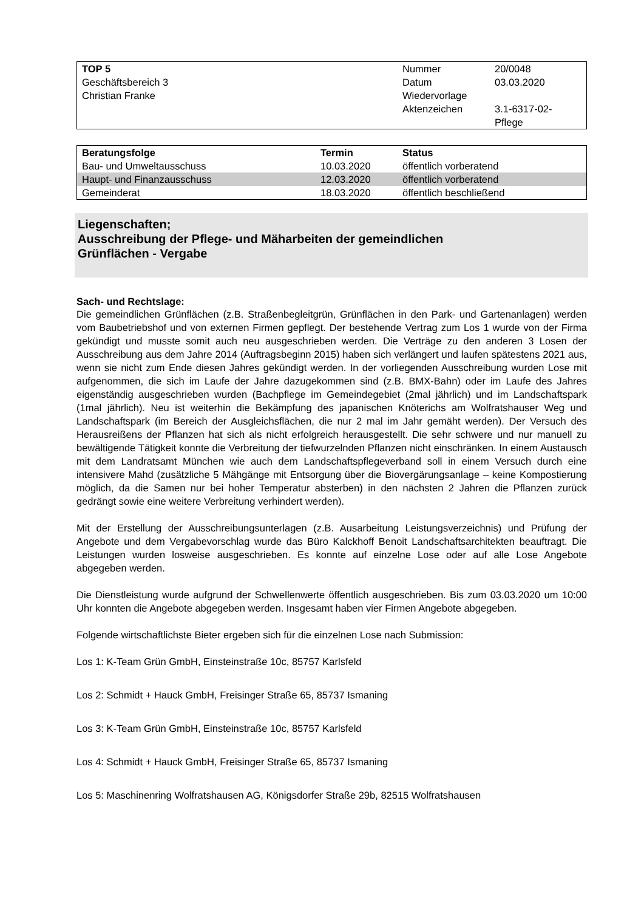| TOP 5 | Nummer | 20/0048 |
| Geschäftsbereich 3 | Datum | 03.03.2020 |
| Christian Franke | Wiedervorlage | |
| | Aktenzeichen | 3.1-6317-02- Pflege |
| Beratungsfolge | Termin | Status |
| --- | --- | --- |
| Bau- und Umweltausschuss | 10.03.2020 | öffentlich vorberatend |
| Haupt- und Finanzausschuss | 12.03.2020 | öffentlich vorberatend |
| Gemeinderat | 18.03.2020 | öffentlich beschließend |
Liegenschaften;
Ausschreibung der Pflege- und Mäharbeiten der gemeindlichen
Grünflächen - Vergabe
Sach- und Rechtslage:
Die gemeindlichen Grünflächen (z.B. Straßenbegleitgrün, Grünflächen in den Park- und Gartenanlagen) werden vom Baubetriebshof und von externen Firmen gepflegt. Der bestehende Vertrag zum Los 1 wurde von der Firma gekündigt und musste somit auch neu ausgeschrieben werden. Die Verträge zu den anderen 3 Losen der Ausschreibung aus dem Jahre 2014 (Auftragsbeginn 2015) haben sich verlängert und laufen spätestens 2021 aus, wenn sie nicht zum Ende diesen Jahres gekündigt werden. In der vorliegenden Ausschreibung wurden Lose mit aufgenommen, die sich im Laufe der Jahre dazugekommen sind (z.B. BMX-Bahn) oder im Laufe des Jahres eigenständig ausgeschrieben wurden (Bachpflege im Gemeindegebiet (2mal jährlich) und im Landschaftspark (1mal jährlich). Neu ist weiterhin die Bekämpfung des japanischen Knöterichs am Wolfratshauser Weg und Landschaftspark (im Bereich der Ausgleichsflächen, die nur 2 mal im Jahr gemäht werden). Der Versuch des Herausreißens der Pflanzen hat sich als nicht erfolgreich herausgestellt. Die sehr schwere und nur manuell zu bewältigende Tätigkeit konnte die Verbreitung der tiefwurzelnden Pflanzen nicht einschränken. In einem Austausch mit dem Landratsamt München wie auch dem Landschaftspflegeverband soll in einem Versuch durch eine intensivere Mahd (zusätzliche 5 Mähgänge mit Entsorgung über die Biovergärungsanlage – keine Kompostierung möglich, da die Samen nur bei hoher Temperatur absterben) in den nächsten 2 Jahren die Pflanzen zurück gedrängt sowie eine weitere Verbreitung verhindert werden).
Mit der Erstellung der Ausschreibungsunterlagen (z.B. Ausarbeitung Leistungsverzeichnis) und Prüfung der Angebote und dem Vergabevorschlag wurde das Büro Kalckhoff Benoit Landschaftsarchitekten beauftragt. Die Leistungen wurden losweise ausgeschrieben. Es konnte auf einzelne Lose oder auf alle Lose Angebote abgegeben werden.
Die Dienstleistung wurde aufgrund der Schwellenwerte öffentlich ausgeschrieben. Bis zum 03.03.2020 um 10:00 Uhr konnten die Angebote abgegeben werden. Insgesamt haben vier Firmen Angebote abgegeben.
Folgende wirtschaftlichste Bieter ergeben sich für die einzelnen Lose nach Submission:
Los 1: K-Team Grün GmbH, Einsteinstraße 10c, 85757 Karlsfeld
Los 2: Schmidt + Hauck GmbH, Freisinger Straße 65, 85737 Ismaning
Los 3: K-Team Grün GmbH, Einsteinstraße 10c, 85757 Karlsfeld
Los 4: Schmidt + Hauck GmbH, Freisinger Straße 65, 85737 Ismaning
Los 5: Maschinenring Wolfratshausen AG, Königsdorfer Straße 29b, 82515 Wolfratshausen